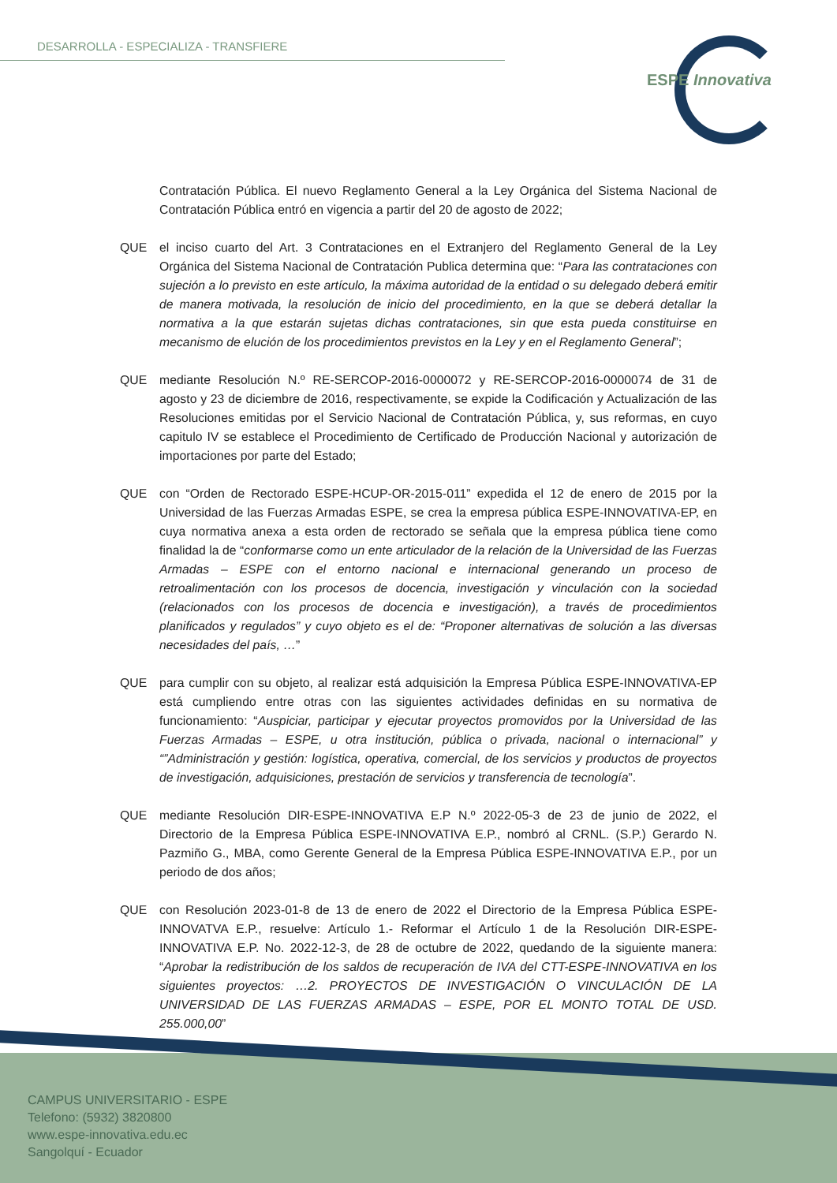DESARROLLA - ESPECIALIZA - TRANSFIERE
ESPE Innovativa
Contratación Pública. El nuevo Reglamento General a la Ley Orgánica del Sistema Nacional de Contratación Pública entró en vigencia a partir del 20 de agosto de 2022;
QUE el inciso cuarto del Art. 3 Contrataciones en el Extranjero del Reglamento General de la Ley Orgánica del Sistema Nacional de Contratación Publica determina que: “Para las contrataciones con sujeción a lo previsto en este artículo, la máxima autoridad de la entidad o su delegado deberá emitir de manera motivada, la resolución de inicio del procedimiento, en la que se deberá detallar la normativa a la que estarán sujetas dichas contrataciones, sin que esta pueda constituirse en mecanismo de elución de los procedimientos previstos en la Ley y en el Reglamento General”;
QUE mediante Resolución N.º RE-SERCOP-2016-0000072 y RE-SERCOP-2016-0000074 de 31 de agosto y 23 de diciembre de 2016, respectivamente, se expide la Codificación y Actualización de las Resoluciones emitidas por el Servicio Nacional de Contratación Pública, y, sus reformas, en cuyo capitulo IV se establece el Procedimiento de Certificado de Producción Nacional y autorización de importaciones por parte del Estado;
QUE con “Orden de Rectorado ESPE-HCUP-OR-2015-011” expedida el 12 de enero de 2015 por la Universidad de las Fuerzas Armadas ESPE, se crea la empresa pública ESPE-INNOVATIVA-EP, en cuya normativa anexa a esta orden de rectorado se señala que la empresa pública tiene como finalidad la de “conformarse como un ente articulador de la relación de la Universidad de las Fuerzas Armadas – ESPE con el entorno nacional e internacional generando un proceso de retroalimentación con los procesos de docencia, investigación y vinculación con la sociedad (relacionados con los procesos de docencia e investigación), a través de procedimientos planificados y regulados” y cuyo objeto es el de: “Proponer alternativas de solución a las diversas necesidades del país, …”
QUE para cumplir con su objeto, al realizar está adquisición la Empresa Pública ESPE-INNOVATIVA-EP está cumpliendo entre otras con las siguientes actividades definidas en su normativa de funcionamiento: “Auspiciar, participar y ejecutar proyectos promovidos por la Universidad de las Fuerzas Armadas – ESPE, u otra institución, pública o privada, nacional o internacional” y “”Administración y gestión: logística, operativa, comercial, de los servicios y productos de proyectos de investigación, adquisiciones, prestación de servicios y transferencia de tecnología”.
QUE mediante Resolución DIR-ESPE-INNOVATIVA E.P N.º 2022-05-3 de 23 de junio de 2022, el Directorio de la Empresa Pública ESPE-INNOVATIVA E.P., nombró al CRNL. (S.P.) Gerardo N. Pazmiño G., MBA, como Gerente General de la Empresa Pública ESPE-INNOVATIVA E.P., por un periodo de dos años;
QUE con Resolución 2023-01-8 de 13 de enero de 2022 el Directorio de la Empresa Pública ESPE-INNOVATVA E.P., resuelve: Artículo 1.- Reformar el Artículo 1 de la Resolución DIR-ESPE-INNOVATIVA E.P. No. 2022-12-3, de 28 de octubre de 2022, quedando de la siguiente manera: “Aprobar la redistribución de los saldos de recuperación de IVA del CTT-ESPE-INNOVATIVA en los siguientes proyectos: …2. PROYECTOS DE INVESTIGACIÓN O VINCULACIÓN DE LA UNIVERSIDAD DE LAS FUERZAS ARMADAS – ESPE, POR EL MONTO TOTAL DE USD. 255.000,00”
CAMPUS UNIVERSITARIO - ESPE
Telefono: (5932) 3820800
www.espe-innovativa.edu.ec
Sangolquí - Ecuador